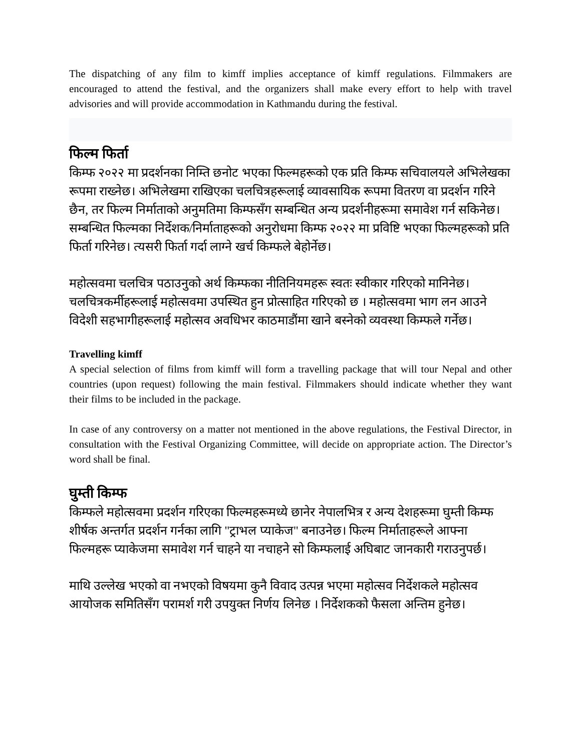The dispatching of any film to kimff implies acceptance of kimff regulations. Filmmakers are encouraged to attend the festival, and the organizers shall make every effort to help with travel advisories and will provide accommodation in Kathmandu during the festival.
फिल्म फिर्ता
किम्फ २०२२ मा प्रदर्शनका निम्ति छनोट भएका फिल्महरूको एक प्रति किम्फ सचिवालयले अभिलेखका रूपमा राख्नेछ। अभिलेखमा राखिएका चलचित्रहरूलाई व्यावसायिक रूपमा वितरण वा प्रदर्शन गरिने छैन, तर फिल्म निर्माताको अनुमतिमा किम्फसँग सम्बन्धित अन्य प्रदर्शनीहरूमा समावेश गर्न सकिनेछ। सम्बन्धित फिल्मका निर्देशक/निर्माताहरूको अनुरोधमा किम्फ २०२२ मा प्रविष्टि भएका फिल्महरूको प्रति फिर्ता गरिनेछ। त्यसरी फिर्ता गर्दा लाग्ने खर्च किम्फले बेहोर्नेछ।
महोत्सवमा चलचित्र पठाउनुको अर्थ किम्फका नीतिनियमहरू स्वतः स्वीकार गरिएको मानिनेछ। चलचित्रकर्मीहरूलाई महोत्सवमा उपस्थित हुन प्रोत्साहित गरिएको छ । महोत्सवमा भाग लन आउने विदेशी सहभागीहरूलाई महोत्सव अवधिभर काठमाडौंमा खाने बस्नेको व्यवस्था किम्फले गर्नेछ।
Travelling kimff
A special selection of films from kimff will form a travelling package that will tour Nepal and other countries (upon request) following the main festival. Filmmakers should indicate whether they want their films to be included in the package.
In case of any controversy on a matter not mentioned in the above regulations, the Festival Director, in consultation with the Festival Organizing Committee, will decide on appropriate action. The Director’s word shall be final.
घुम्ती किम्फ
किम्फले महोत्सवमा प्रदर्शन गरिएका फिल्महरूमध्ये छानेर नेपालभित्र र अन्य देशहरूमा घुम्ती किम्फ शीर्षक अन्तर्गत प्रदर्शन गर्नका लागि "ट्राभल प्याकेज" बनाउनेछ। फिल्म निर्माताहरूले आफ्ना फिल्महरू प्याकेजमा समावेश गर्न चाहने या नचाहने सो किम्फलाई अघिबाट जानकारी गराउनुपर्छ।
माथि उल्लेख भएको वा नभएको विषयमा कुनै विवाद उत्पन्न भएमा महोत्सव निर्देशकले महोत्सव आयोजक समितिसँग परामर्श गरी उपयुक्त निर्णय लिनेछ । निर्देशकको फैसला अन्तिम हुनेछ।